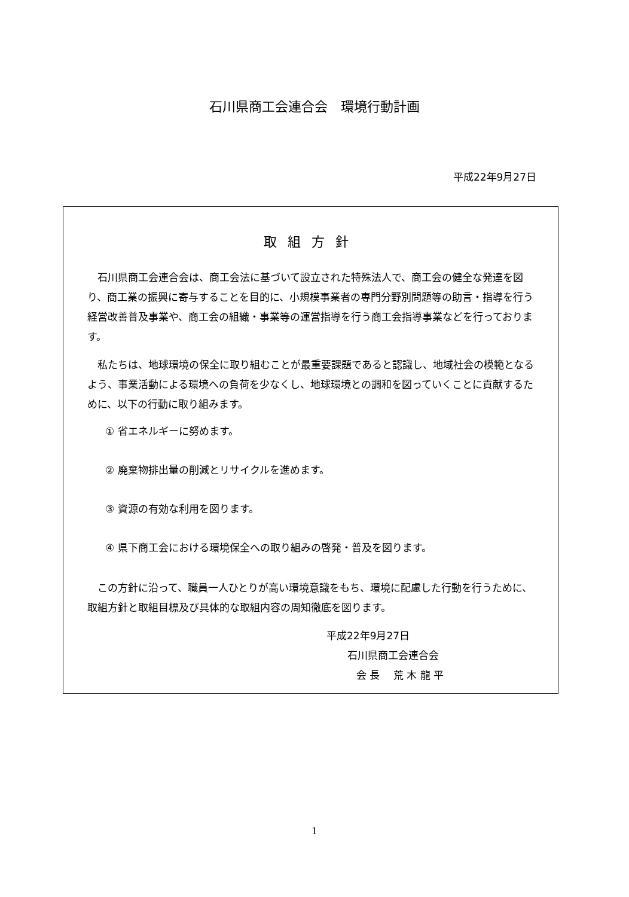石川県商工会連合会　環境行動計画
平成22年9月27日
取組方針
石川県商工会連合会は、商工会法に基づいて設立された特殊法人で、商工会の健全な発達を図り、商工業の振興に寄与することを目的に、小規模事業者の専門分野別問題等の助言・指導を行う経営改善普及事業や、商工会の組織・事業等の運営指導を行う商工会指導事業などを行っております。
私たちは、地球環境の保全に取り組むことが最重要課題であると認識し、地域社会の模範となるよう、事業活動による環境への負荷を少なくし、地球環境との調和を図っていくことに貢献するために、以下の行動に取り組みます。
① 省エネルギーに努めます。
② 廃棄物排出量の削減とリサイクルを進めます。
③ 資源の有効な利用を図ります。
④ 県下商工会における環境保全への取り組みの啓発・普及を図ります。
この方針に沿って、職員一人ひとりが高い環境意識をもち、環境に配慮した行動を行うために、取組方針と取組目標及び具体的な取組内容の周知徹底を図ります。
平成22年9月27日
石川県商工会連合会
会 長　 荒 木 龍 平
1